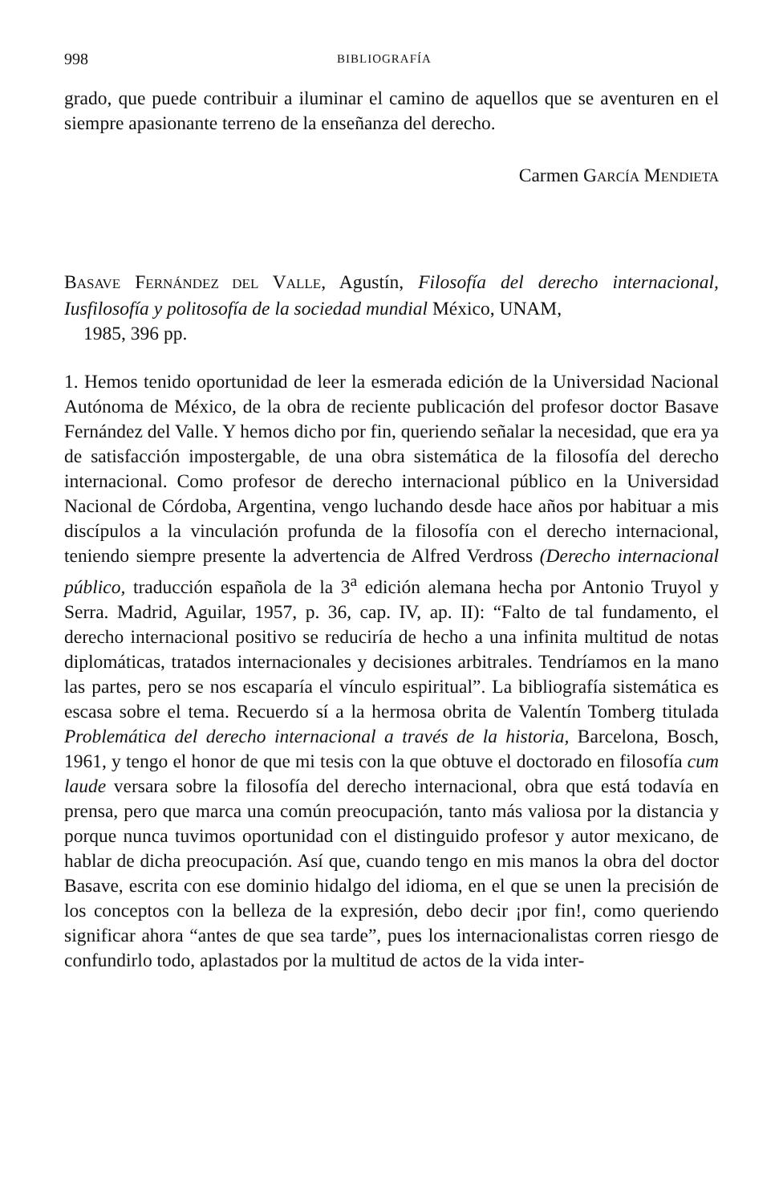998 BIBLIOGRAFÍA
grado, que puede contribuir a iluminar el camino de aquellos que se aventuren en el siempre apasionante terreno de la enseñanza del derecho.
Carmen GARCÍA MENDIETA
BASAVE FERNÁNDEZ DEL VALLE, Agustín, Filosofía del derecho internacional, Iusfilosofía y politosofía de la sociedad mundial México, UNAM,
1985, 396 pp.
1. Hemos tenido oportunidad de leer la esmerada edición de la Universidad Nacional Autónoma de México, de la obra de reciente publicación del profesor doctor Basave Fernández del Valle. Y hemos dicho por fin, queriendo señalar la necesidad, que era ya de satisfacción impostergable, de una obra sistemática de la filosofía del derecho internacional. Como profesor de derecho internacional público en la Universidad Nacional de Córdoba, Argentina, vengo luchando desde hace años por habituar a mis discípulos a la vinculación profunda de la filosofía con el derecho internacional, teniendo siempre presente la advertencia de Alfred Verdross (Derecho internacional público, traducción española de la 3<sup>a</sup> edición alemana hecha por Antonio Truyol y Serra. Madrid, Aguilar, 1957, p. 36, cap. IV, ap. II): “Falto de tal fundamento, el derecho internacional positivo se reduciría de hecho a una infinita multitud de notas diplomáticas, tratados internacionales y decisiones arbitrales. Tendríamos en la mano las partes, pero se nos escaparía el vínculo espiritual”. La bibliografía sistemática es escasa sobre el tema. Recuerdo sí a la hermosa obrita de Valentín Tomberg titulada Problemática del derecho internacional a través de la historia, Barcelona, Bosch, 1961, y tengo el honor de que mi tesis con la que obtuve el doctorado en filosofía cum laude versara sobre la filosofía del derecho internacional, obra que está todavía en prensa, pero que marca una común preocupación, tanto más valiosa por la distancia y porque nunca tuvimos oportunidad con el distinguido profesor y autor mexicano, de hablar de dicha preocupación. Así que, cuando tengo en mis manos la obra del doctor Basave, escrita con ese dominio hidalgo del idioma, en el que se unen la precisión de los conceptos con la belleza de la expresión, debo decir ¡por fin!, como queriendo significar ahora “antes de que sea tarde”, pues los internacionalistas corren riesgo de confundirlo todo, aplastados por la multitud de actos de la vida inter-